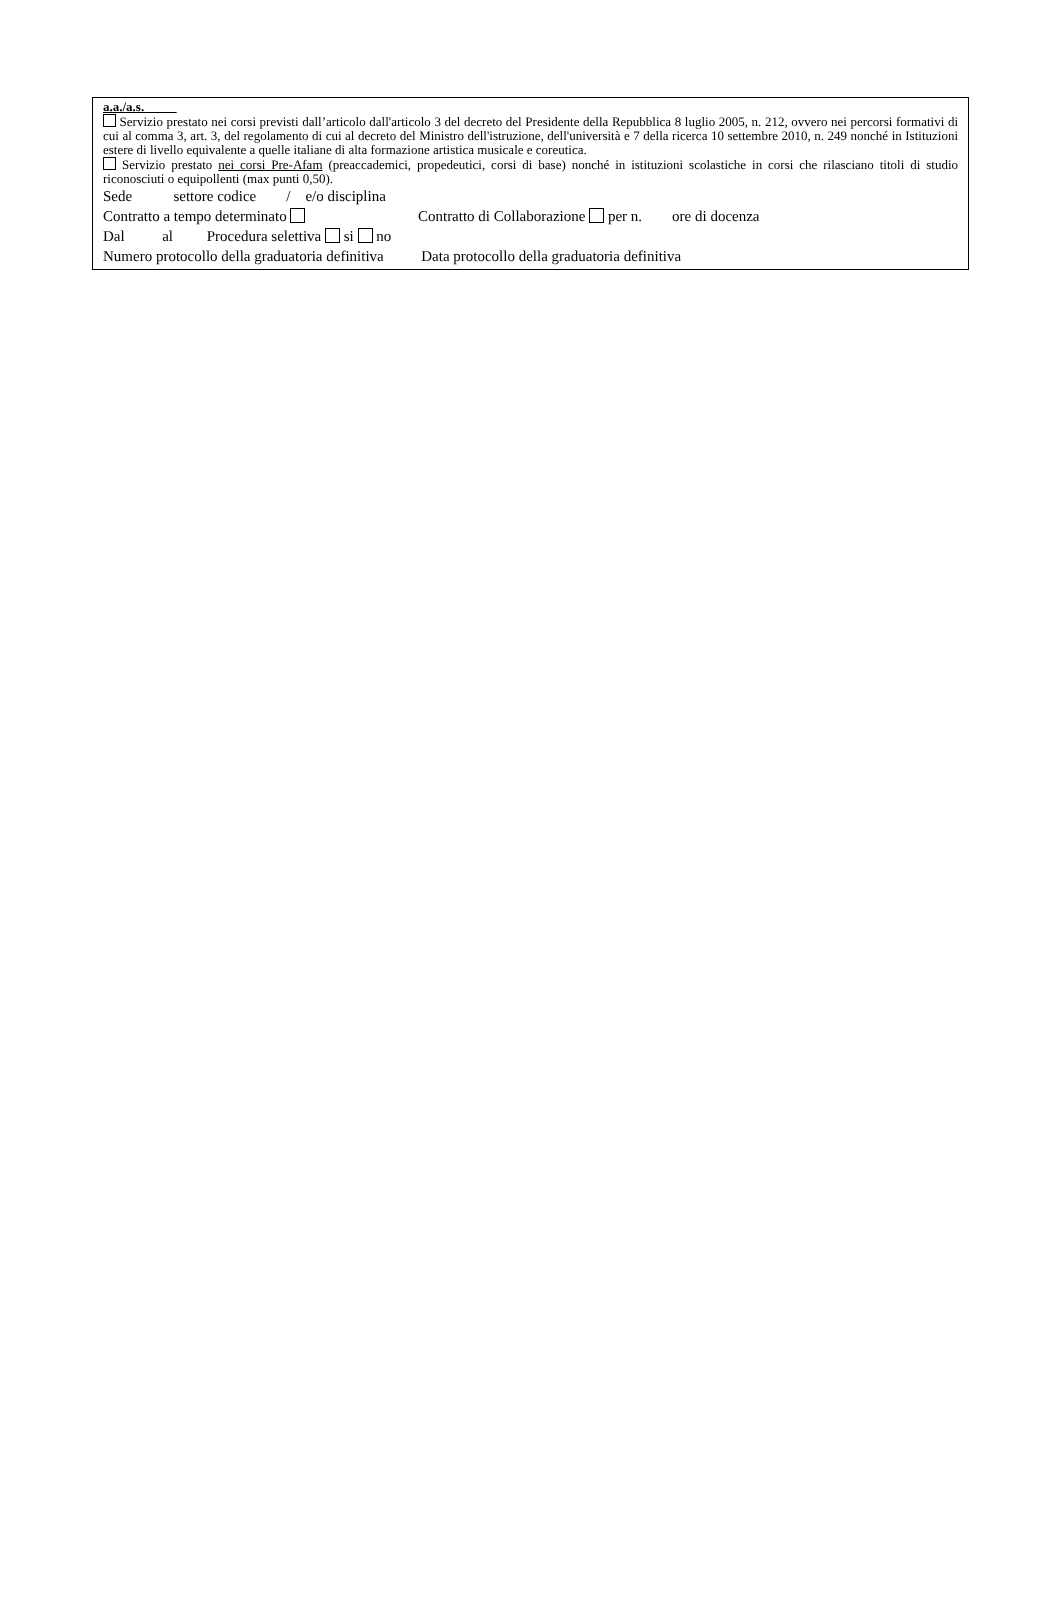a.a./a.s.
Servizio prestato nei corsi previsti dall’articolo dall'articolo 3 del decreto del Presidente della Repubblica 8 luglio 2005, n. 212, ovvero nei percorsi formativi di cui al comma 3, art. 3, del regolamento di cui al decreto del Ministro dell'istruzione, dell'università e 7 della ricerca 10 settembre 2010, n. 249 nonché in Istituzioni estere di livello equivalente a quelle italiane di alta formazione artistica musicale e coreutica.
Servizio prestato nei corsi Pre-Afam (preaccademici, propedeutici, corsi di base) nonché in istituzioni scolastiche in corsi che rilasciano titoli di studio riconosciuti o equipollenti (max punti 0,50).
Sede settore codice / e/o disciplina
Contratto a tempo determinato Contratto di Collaborazione per n. ore di docenza
Dal al Procedura selettiva si no
Numero protocollo della graduatoria definitiva Data protocollo della graduatoria definitiva